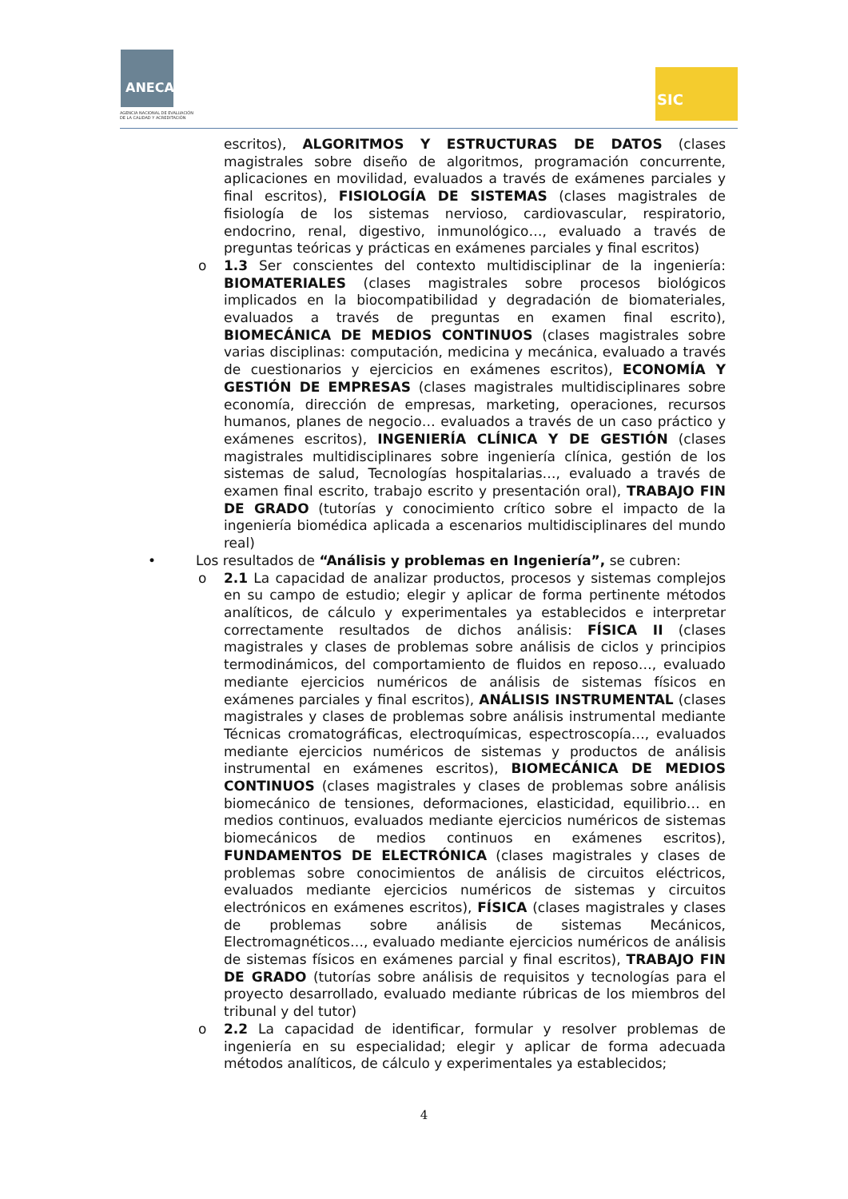ANECA
AGENCIA NACIONAL DE EVALUACIÓN
DE LA CALIDAD Y ACREDITACIÓN
SIC
escritos), ALGORITMOS Y ESTRUCTURAS DE DATOS (clases magistrales sobre diseño de algoritmos, programación concurrente, aplicaciones en movilidad, evaluados a través de exámenes parciales y final escritos), FISIOLOGÍA DE SISTEMAS (clases magistrales de fisiología de los sistemas nervioso, cardiovascular, respiratorio, endocrino, renal, digestivo, inmunológico…, evaluado a través de preguntas teóricas y prácticas en exámenes parciales y final escritos)
o 1.3 Ser conscientes del contexto multidisciplinar de la ingeniería: BIOMATERIALES (clases magistrales sobre procesos biológicos implicados en la biocompatibilidad y degradación de biomateriales, evaluados a través de preguntas en examen final escrito), BIOMECÁNICA DE MEDIOS CONTINUOS (clases magistrales sobre varias disciplinas: computación, medicina y mecánica, evaluado a través de cuestionarios y ejercicios en exámenes escritos), ECONOMÍA Y GESTIÓN DE EMPRESAS (clases magistrales multidisciplinares sobre economía, dirección de empresas, marketing, operaciones, recursos humanos, planes de negocio… evaluados a través de un caso práctico y exámenes escritos), INGENIERÍA CLÍNICA Y DE GESTIÓN (clases magistrales multidisciplinares sobre ingeniería clínica, gestión de los sistemas de salud, Tecnologías hospitalarias…, evaluado a través de examen final escrito, trabajo escrito y presentación oral), TRABAJO FIN DE GRADO (tutorías y conocimiento crítico sobre el impacto de la ingeniería biomédica aplicada a escenarios multidisciplinares del mundo real)
• Los resultados de “Análisis y problemas en Ingeniería”, se cubren:
o 2.1 La capacidad de analizar productos, procesos y sistemas complejos en su campo de estudio; elegir y aplicar de forma pertinente métodos analíticos, de cálculo y experimentales ya establecidos e interpretar correctamente resultados de dichos análisis: FÍSICA II (clases magistrales y clases de problemas sobre análisis de ciclos y principios termodinámicos, del comportamiento de fluidos en reposo…, evaluado mediante ejercicios numéricos de análisis de sistemas físicos en exámenes parciales y final escritos), ANÁLISIS INSTRUMENTAL (clases magistrales y clases de problemas sobre análisis instrumental mediante Técnicas cromatográficas, electroquímicas, espectroscopía…, evaluados mediante ejercicios numéricos de sistemas y productos de análisis instrumental en exámenes escritos), BIOMECÁNICA DE MEDIOS CONTINUOS (clases magistrales y clases de problemas sobre análisis biomecánico de tensiones, deformaciones, elasticidad, equilibrio… en medios continuos, evaluados mediante ejercicios numéricos de sistemas biomecánicos de medios continuos en exámenes escritos), FUNDAMENTOS DE ELECTRÓNICA (clases magistrales y clases de problemas sobre conocimientos de análisis de circuitos eléctricos, evaluados mediante ejercicios numéricos de sistemas y circuitos electrónicos en exámenes escritos), FÍSICA (clases magistrales y clases de problemas sobre análisis de sistemas Mecánicos, Electromagnéticos…, evaluado mediante ejercicios numéricos de análisis de sistemas físicos en exámenes parcial y final escritos), TRABAJO FIN DE GRADO (tutorías sobre análisis de requisitos y tecnologías para el proyecto desarrollado, evaluado mediante rúbricas de los miembros del tribunal y del tutor)
o 2.2 La capacidad de identificar, formular y resolver problemas de ingeniería en su especialidad; elegir y aplicar de forma adecuada métodos analíticos, de cálculo y experimentales ya establecidos;
4